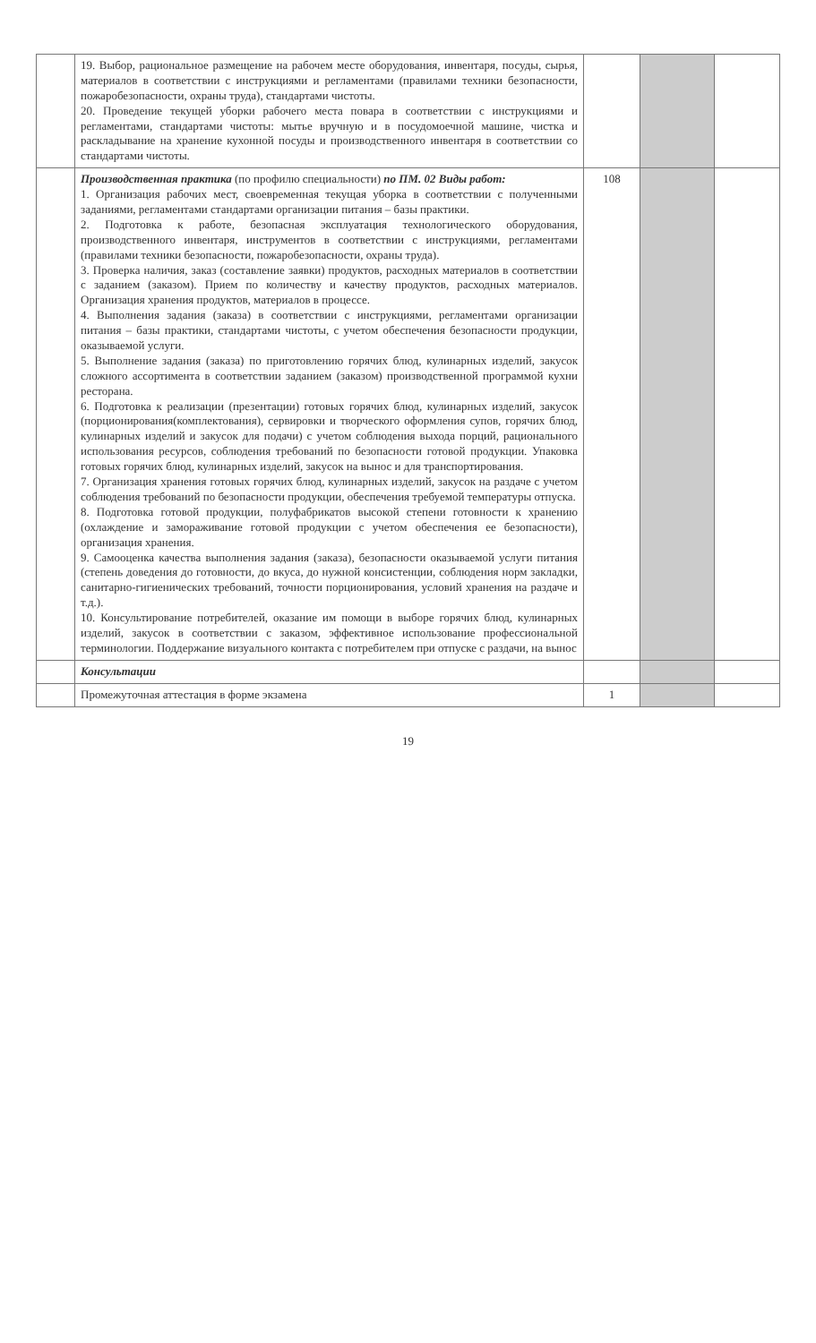| | 19. Выбор, рациональное размещение на рабочем месте оборудования, инвентаря, посуды, сырья, материалов в соответствии с инструкциями и регламентами (правилами техники безопасности, пожаробезопасности, охраны труда), стандартами чистоты. 20. Проведение текущей уборки рабочего места повара в соответствии с инструкциями и регламентами, стандартами чистоты: мытье вручную и в посудомоечной машине, чистка и раскладывание на хранение кухонной посуды и производственного инвентаря в соответствии со стандартами чистоты. | | | |
| | Производственная практика (по профилю специальности) по ПМ. 02 Виды работ: 1. Организация рабочих мест, своевременная текущая уборка в соответствии с полученными заданиями, регламентами стандартами организации питания – базы практики. 2. Подготовка к работе, безопасная эксплуатация технологического оборудования, производственного инвентаря, инструментов в соответствии с инструкциями, регламентами (правилами техники безопасности, пожаробезопасности, охраны труда). 3. Проверка наличия, заказ (составление заявки) продуктов, расходных материалов в соответствии с заданием (заказом). Прием по количеству и качеству продуктов, расходных материалов. Организация хранения продуктов, материалов в процессе. 4. Выполнения задания (заказа) в соответствии с инструкциями, регламентами организации питания – базы практики, стандартами чистоты, с учетом обеспечения безопасности продукции, оказываемой услуги. 5. Выполнение задания (заказа) по приготовлению горячих блюд, кулинарных изделий, закусок сложного ассортимента в соответствии заданием (заказом) производственной программой кухни ресторана. 6. Подготовка к реализации (презентации) готовых горячих блюд, кулинарных изделий, закусок (порционирования(комплектования), сервировки и творческого оформления супов, горячих блюд, кулинарных изделий и закусок для подачи) с учетом соблюдения выхода порций, рационального использования ресурсов, соблюдения требований по безопасности готовой продукции. Упаковка готовых горячих блюд, кулинарных изделий, закусок на вынос и для транспортирования. 7. Организация хранения готовых горячих блюд, кулинарных изделий, закусок на раздаче с учетом соблюдения требований по безопасности продукции, обеспечения требуемой температуры отпуска. 8. Подготовка готовой продукции, полуфабрикатов высокой степени готовности к хранению (охлаждение и замораживание готовой продукции с учетом обеспечения ее безопасности), организация хранения. 9. Самооценка качества выполнения задания (заказа), безопасности оказываемой услуги питания (степень доведения до готовности, до вкуса, до нужной консистенции, соблюдения норм закладки, санитарно-гигиенических требований, точности порционирования, условий хранения на раздаче и т.д.). 10. Консультирование потребителей, оказание им помощи в выборе горячих блюд, кулинарных изделий, закусок в соответствии с заказом, эффективное использование профессиональной терминологии. Поддержание визуального контакта с потребителем при отпуске с раздачи, на вынос | 108 | | |
| | Консультации | | | |
| | Промежуточная аттестация в форме экзамена | 1 | | |
19